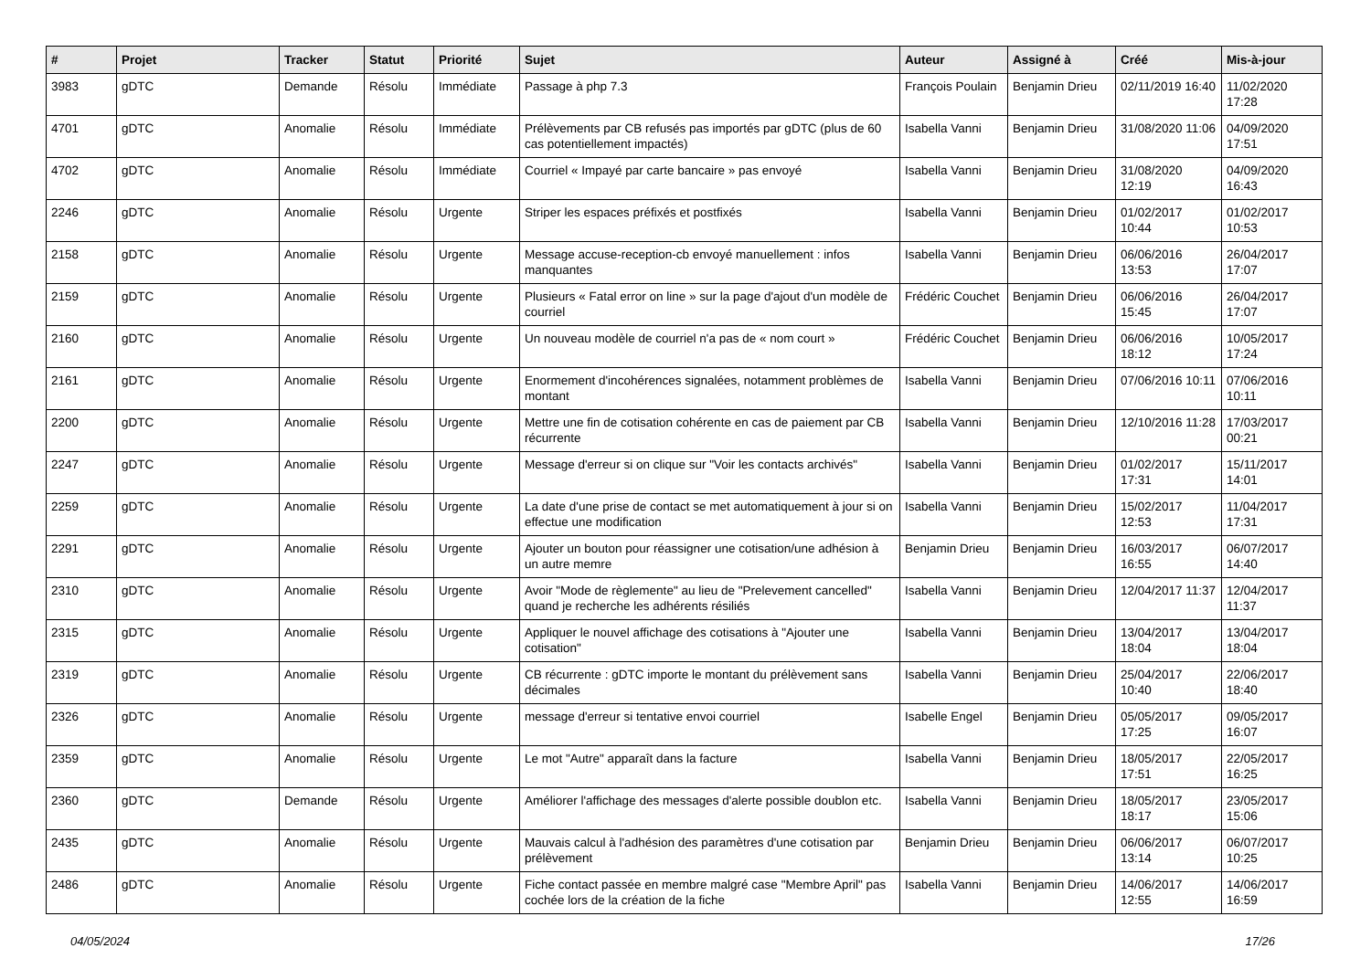| # | Projet | Tracker | Statut | Priorité | Sujet | Auteur | Assigné à | Créé | Mis-à-jour |
| --- | --- | --- | --- | --- | --- | --- | --- | --- | --- |
| 3983 | gDTC | Demande | Résolu | Immédiate | Passage à php 7.3 | François Poulain | Benjamin Drieu | 02/11/2019 16:40 | 11/02/2020 17:28 |
| 4701 | gDTC | Anomalie | Résolu | Immédiate | Prélèvements par CB refusés pas importés par gDTC (plus de 60 cas potentiellement impactés) | Isabella Vanni | Benjamin Drieu | 31/08/2020 11:06 | 04/09/2020 17:51 |
| 4702 | gDTC | Anomalie | Résolu | Immédiate | Courriel « Impayé par carte bancaire » pas envoyé | Isabella Vanni | Benjamin Drieu | 31/08/2020 12:19 | 04/09/2020 16:43 |
| 2246 | gDTC | Anomalie | Résolu | Urgente | Striper les espaces préfixés et postfixés | Isabella Vanni | Benjamin Drieu | 01/02/2017 10:44 | 01/02/2017 10:53 |
| 2158 | gDTC | Anomalie | Résolu | Urgente | Message accuse-reception-cb envoyé manuellement : infos manquantes | Isabella Vanni | Benjamin Drieu | 06/06/2016 13:53 | 26/04/2017 17:07 |
| 2159 | gDTC | Anomalie | Résolu | Urgente | Plusieurs « Fatal error on line » sur la page d'ajout d'un modèle de courriel | Frédéric Couchet | Benjamin Drieu | 06/06/2016 15:45 | 26/04/2017 17:07 |
| 2160 | gDTC | Anomalie | Résolu | Urgente | Un nouveau modèle de courriel n'a pas de « nom court » | Frédéric Couchet | Benjamin Drieu | 06/06/2016 18:12 | 10/05/2017 17:24 |
| 2161 | gDTC | Anomalie | Résolu | Urgente | Enormement d'incohérences signalées, notamment problèmes de montant | Isabella Vanni | Benjamin Drieu | 07/06/2016 10:11 | 07/06/2016 10:11 |
| 2200 | gDTC | Anomalie | Résolu | Urgente | Mettre une fin de cotisation cohérente en cas de paiement par CB récurrente | Isabella Vanni | Benjamin Drieu | 12/10/2016 11:28 | 17/03/2017 00:21 |
| 2247 | gDTC | Anomalie | Résolu | Urgente | Message d'erreur si on clique sur "Voir les contacts archivés" | Isabella Vanni | Benjamin Drieu | 01/02/2017 17:31 | 15/11/2017 14:01 |
| 2259 | gDTC | Anomalie | Résolu | Urgente | La date d'une prise de contact se met automatiquement à jour si on effectue une modification | Isabella Vanni | Benjamin Drieu | 15/02/2017 12:53 | 11/04/2017 17:31 |
| 2291 | gDTC | Anomalie | Résolu | Urgente | Ajouter un bouton pour réassigner une cotisation/une adhésion à un autre memre | Benjamin Drieu | Benjamin Drieu | 16/03/2017 16:55 | 06/07/2017 14:40 |
| 2310 | gDTC | Anomalie | Résolu | Urgente | Avoir "Mode de règlemente" au lieu de "Prelevement cancelled" quand je recherche les adhérents résiliés | Isabella Vanni | Benjamin Drieu | 12/04/2017 11:37 | 12/04/2017 11:37 |
| 2315 | gDTC | Anomalie | Résolu | Urgente | Appliquer le nouvel affichage des cotisations à "Ajouter une cotisation" | Isabella Vanni | Benjamin Drieu | 13/04/2017 18:04 | 13/04/2017 18:04 |
| 2319 | gDTC | Anomalie | Résolu | Urgente | CB récurrente : gDTC importe le montant du prélèvement sans décimales | Isabella Vanni | Benjamin Drieu | 25/04/2017 10:40 | 22/06/2017 18:40 |
| 2326 | gDTC | Anomalie | Résolu | Urgente | message d'erreur si tentative envoi courriel | Isabelle Engel | Benjamin Drieu | 05/05/2017 17:25 | 09/05/2017 16:07 |
| 2359 | gDTC | Anomalie | Résolu | Urgente | Le mot "Autre" apparaît dans la facture | Isabella Vanni | Benjamin Drieu | 18/05/2017 17:51 | 22/05/2017 16:25 |
| 2360 | gDTC | Demande | Résolu | Urgente | Améliorer l'affichage des messages d'alerte possible doublon etc. | Isabella Vanni | Benjamin Drieu | 18/05/2017 18:17 | 23/05/2017 15:06 |
| 2435 | gDTC | Anomalie | Résolu | Urgente | Mauvais calcul à l'adhésion des paramètres d'une cotisation par prélèvement | Benjamin Drieu | Benjamin Drieu | 06/06/2017 13:14 | 06/07/2017 10:25 |
| 2486 | gDTC | Anomalie | Résolu | Urgente | Fiche contact passée en membre malgré case "Membre April" pas cochée lors de la création de la fiche | Isabella Vanni | Benjamin Drieu | 14/06/2017 12:55 | 14/06/2017 16:59 |
04/05/2024 17/26